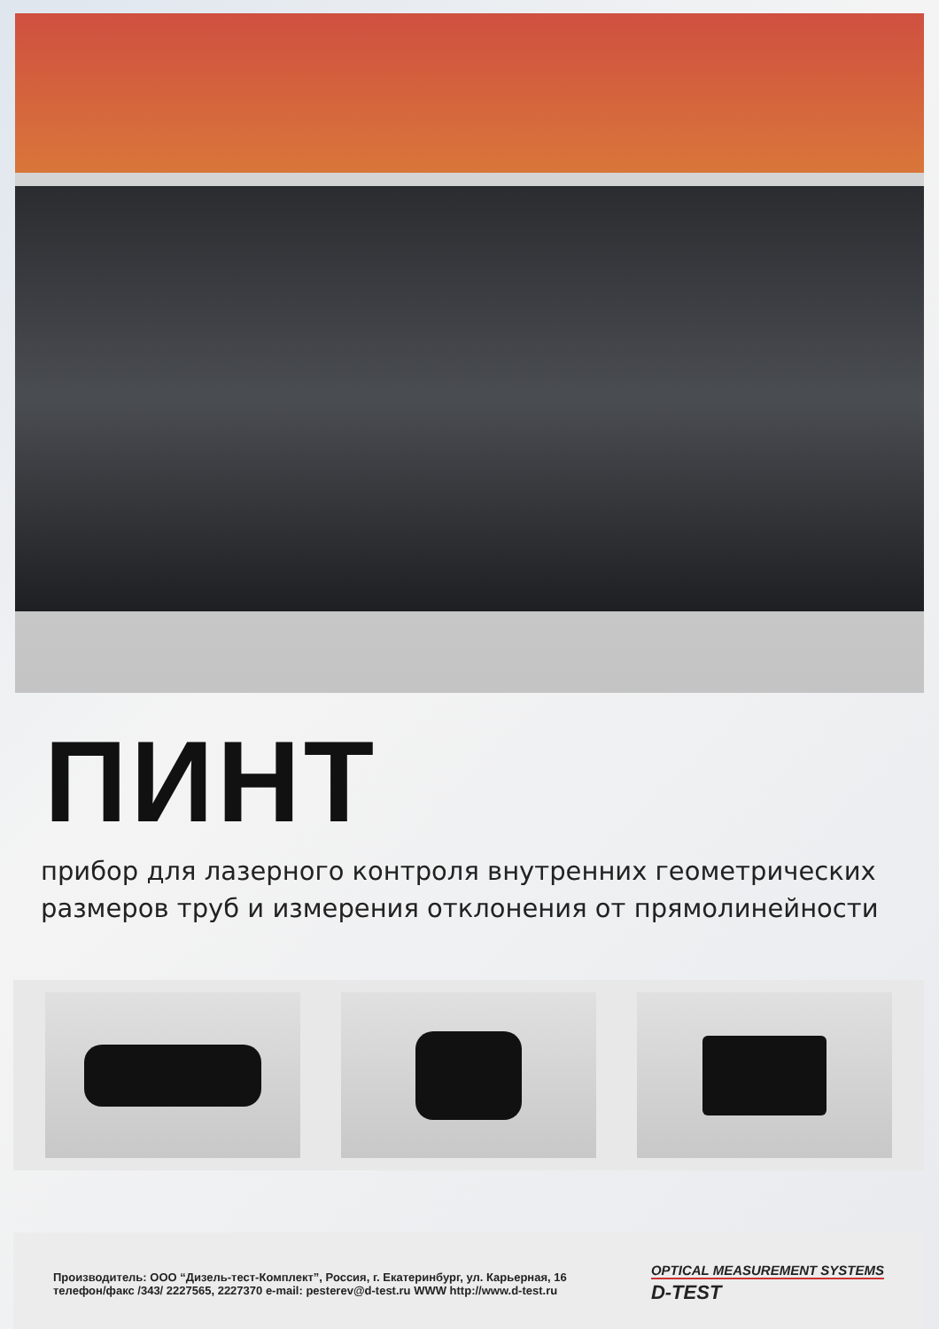ПИНТ
прибор для лазерного контроля внутренних геометрических
размеров труб и измерения отклонения от прямолинейности
Производитель: ООО “Дизель-тест-Комплект”, Россия, г. Екатеринбург, ул. Карьерная, 16
телефон/факс /343/ 2227565, 2227370 e-mail: pesterev@d-test.ru WWW http://www.d-test.ru
OPTICAL MEASUREMENT SYSTEMS
D-TEST